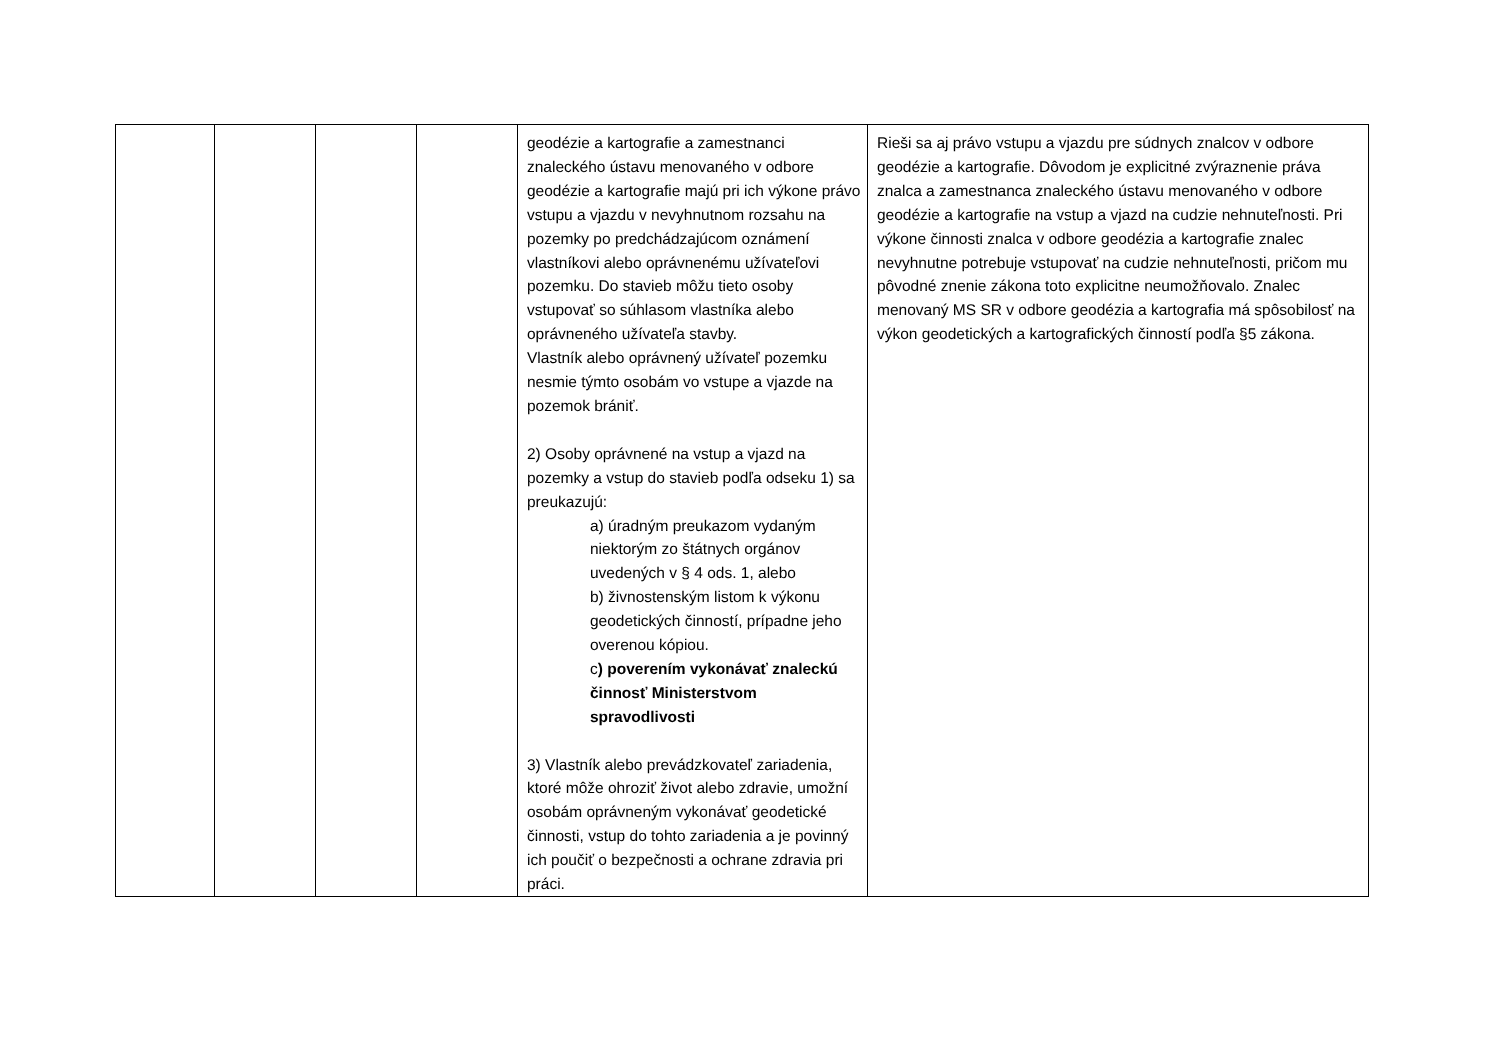| | | | | geodézie a kartografie a zamestnanci znaleckého ústavu menovaného v odbore geodézie a kartografie majú pri ich výkone právo vstupu a vjazdu v nevyhnutnom rozsahu na pozemky po predchádzajúcom oznámení vlastníkovi alebo oprávnenému užívateľovi pozemku. Do stavieb môžu tieto osoby vstupovať so súhlasom vlastníka alebo oprávneného užívateľa stavby. Vlastník alebo oprávnený užívateľ pozemku nesmie týmto osobám vo vstupe a vjazde na pozemok brániť. 2) Osoby oprávnené na vstup a vjazd na pozemky a vstup do stavieb podľa odseku 1) sa preukazujú: a) úradným preukazom vydaným niektorým zo štátnych orgánov uvedených v § 4 ods. 1, alebo b) živnostenským listom k výkonu geodetických činností, prípadne jeho overenou kópiou. c ) poverením vykonávať znaleckú činnosť Ministerstvom spravodlivosti 3) Vlastník alebo prevádzkovateľ zariadenia, ktoré môže ohroziť život alebo zdravie, umožní osobám oprávneným vykonávať geodetické činnosti, vstup do tohto zariadenia a je povinný ich poučiť o bezpečnosti a ochrane zdravia pri práci. | Rieši sa aj právo vstupu a vjazdu pre súdnych znalcov v odbore geodézie a kartografie. Dôvodom je explicitné zvýraznenie práva znalca a zamestnanca znaleckého ústavu menovaného v odbore geodézie a kartografie na vstup a vjazd na cudzie nehnuteľnosti. Pri výkone činnosti znalca v odbore geodézia a kartografie znalec nevyhnutne potrebuje vstupovať na cudzie nehnuteľnosti, pričom mu pôvodné znenie zákona toto explicitne neumožňovalo. Znalec menovaný MS SR v odbore geodézia a kartografia má spôsobilosť na výkon geodetických a kartografických činností podľa §5 zákona. |